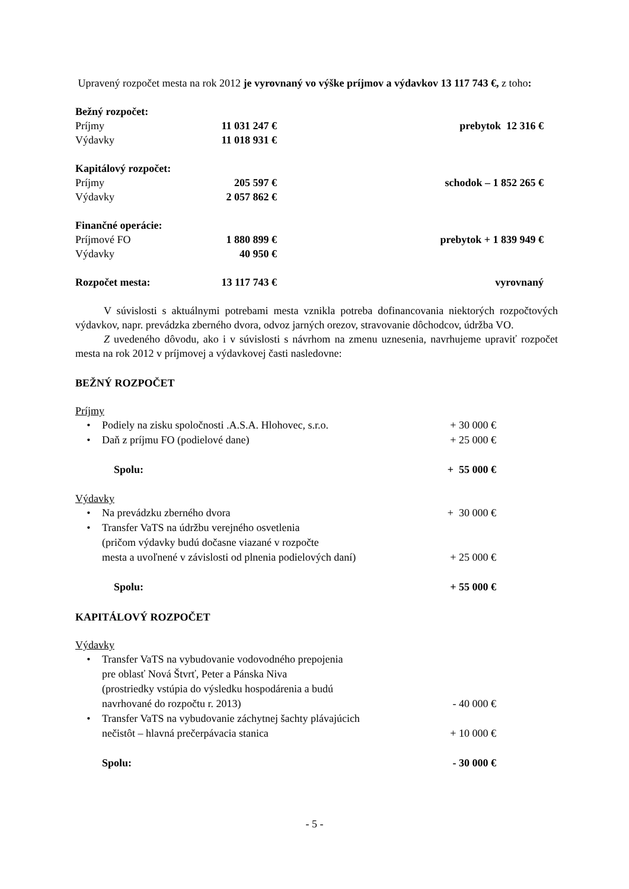Upravený rozpočet mesta na rok 2012 je vyrovnaný vo výške príjmov a výdavkov 13 117 743 €, z toho:
| Bežný rozpočet: | | |
| Príjmy | 11 031 247 € | prebytok 12 316 € |
| Výdavky | 11 018 931 € | |
| Kapitálový rozpočet: | | |
| Príjmy | 205 597 € | schodok – 1 852 265 € |
| Výdavky | 2 057 862 € | |
| Finančné operácie: | | |
| Príjmové FO | 1 880 899 € | prebytok + 1 839 949 € |
| Výdavky | 40 950 € | |
| Rozpočet mesta: | 13 117 743 € | vyrovnaný |
V súvislosti s aktuálnymi potrebami mesta vznikla potreba dofinancovania niektorých rozpočtových výdavkov, napr. prevádzka zberného dvora, odvoz jarných orezov, stravovanie dôchodcov, údržba VO.
Z uvedeného dôvodu, ako i v súvislosti s návrhom na zmenu uznesenia, navrhujeme upraviť rozpočet mesta na rok 2012 v príjmovej a výdavkovej časti nasledovne:
BEŽNÝ ROZPOČET
Príjmy
| • | Podiely na zisku spoločnosti .A.S.A. Hlohovec, s.r.o. | + 30 000 € |
| • | Daň z príjmu FO (podielové dane) | + 25 000 € |
| | Spolu: | + 55 000 € |
Výdavky
| • | Na prevádzku zberného dvora | + 30 000 € |
| • | Transfer VaTS na údržbu verejného osvetlenia (pričom výdavky budú dočasne viazané v rozpočte mesta a uvoľnené v závislosti od plnenia podielových daní) | + 25 000 € |
| | Spolu: | + 55 000 € |
KAPITÁLOVÝ ROZPOČET
Výdavky
| • | Transfer VaTS na vybudovanie vodovodného prepojenia pre oblasť Nová Štvrť, Peter a Pánska Niva (prostriedky vstúpia do výsledku hospodárenia a budú navrhované do rozpočtu r. 2013) | - 40 000 € |
| • | Transfer VaTS na vybudovanie záchytnej šachty plávajúcich nečistôt – hlavná prečerpávacia stanica | + 10 000 € |
| | Spolu: | - 30 000 € |
- 5 -